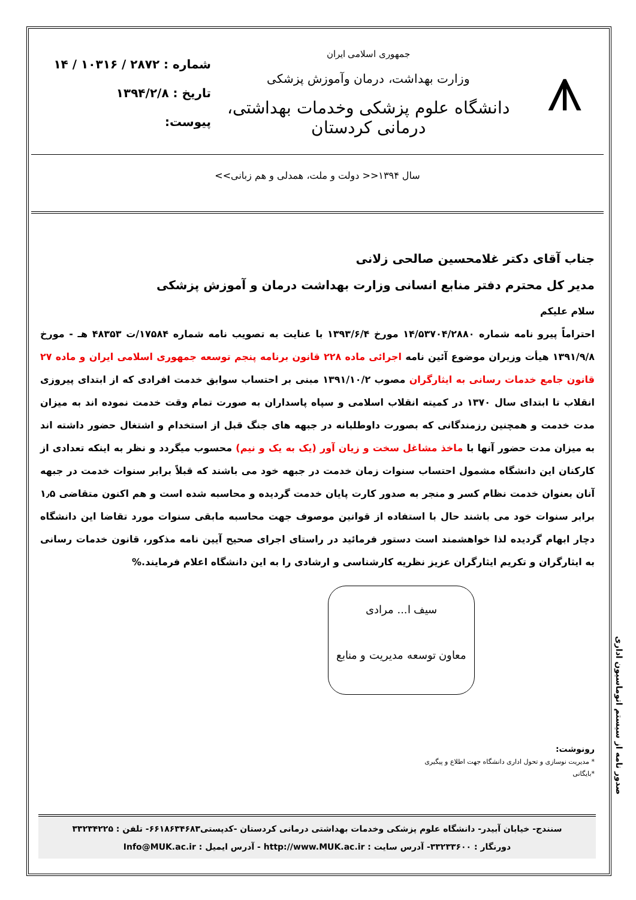⩚
جمهوری اسلامی ایران
وزارت بهداشت، درمان وآموزش پزشکی
دانشگاه علوم پزشکی وخدمات بهداشتی، درمانی کردستان
شماره : ۲۸۷۲ / ۱۰۳۱۶ / ۱۴
تاریخ : ۱۳۹۴/۲/۸
پیوست:
سال ۱۳۹۴<< دولت و ملت، همدلی و هم زبانی>>
جناب آقای دکتر غلامحسین صالحی زلانی
مدیر کل محترم دفتر منابع انسانی وزارت بهداشت درمان و آموزش پزشکی
سلام علیکم
احتراماً پیرو نامه شماره ۱۴/۵۳۷۰۴/۲۸۸۰ مورخ ۱۳۹۳/۶/۴ با عنایت به تصویب نامه شماره ۱۷۵۸۴/ت ۴۸۳۵۳ هـ - مورخ ۱۳۹۱/۹/۸ هیأت وزیران موضوع آئین نامه اجرائی ماده ۲۲۸ قانون برنامه پنجم توسعه جمهوری اسلامی ایران و ماده ۲۷ قانون جامع خدمات رسانی به ایثارگران مصوب ۱۳۹۱/۱۰/۲ مبنی بر احتساب سوابق خدمت افرادی که از ابتدای پیروزی انقلاب تا ابتدای سال ۱۳۷۰ در کمیته انقلاب اسلامی و سپاه پاسداران به صورت تمام وقت خدمت نموده اند به میزان مدت خدمت و همچنین رزمندگانی که بصورت داوطلبانه در جبهه های جنگ قبل از استخدام و اشتغال حضور داشته اند به میزان مدت حضور آنها با ماخذ مشاغل سخت و زیان آور (یک به یک و نیم) محسوب میگردد و نظر به اینکه تعدادی از کارکنان این دانشگاه مشمول احتساب سنوات زمان خدمت در جبهه خود می باشند که قبلاً برابر سنوات خدمت در جبهه آنان بعنوان خدمت نظام کسر و منجر به صدور کارت پایان خدمت گردیده و محاسبه شده است و هم اکنون متقاضی ۱٫۵ برابر سنوات خود می باشند حال با استفاده از قوانین موصوف جهت محاسبه مابقی سنوات مورد تقاضا این دانشگاه دچار ابهام گردیده لذا خواهشمند است دستور فرمائید در راستای اجرای صحیح آیین نامه مذکور، قانون خدمات رسانی به ایثارگران و تکریم ایثارگران عزیز نظریه کارشناسی و ارشادی را به این دانشگاه اعلام فرمایند.%
سیف ا... مرادی
معاون توسعه مدیریت و منابع
رونوشت:
* مدیریت نوسازی و تحول اداری دانشگاه جهت اطلاع و پیگیری
*بایگانی
سنندج- خیابان آبیدر- دانشگاه علوم پزشکی وخدمات بهداشتی درمانی کردستان -کدپستی۶۶۱۸۶۳۴۶۸۳- تلفن : ۳۳۲۳۴۲۲۵
دورنگار : ۳۳۲۳۳۶۰۰- آدرس سایت : http://www.MUK.ac.ir - آدرس ایمیل : Info@MUK.ac.ir
صدور نامه از سیستم اتوماسیون اداری